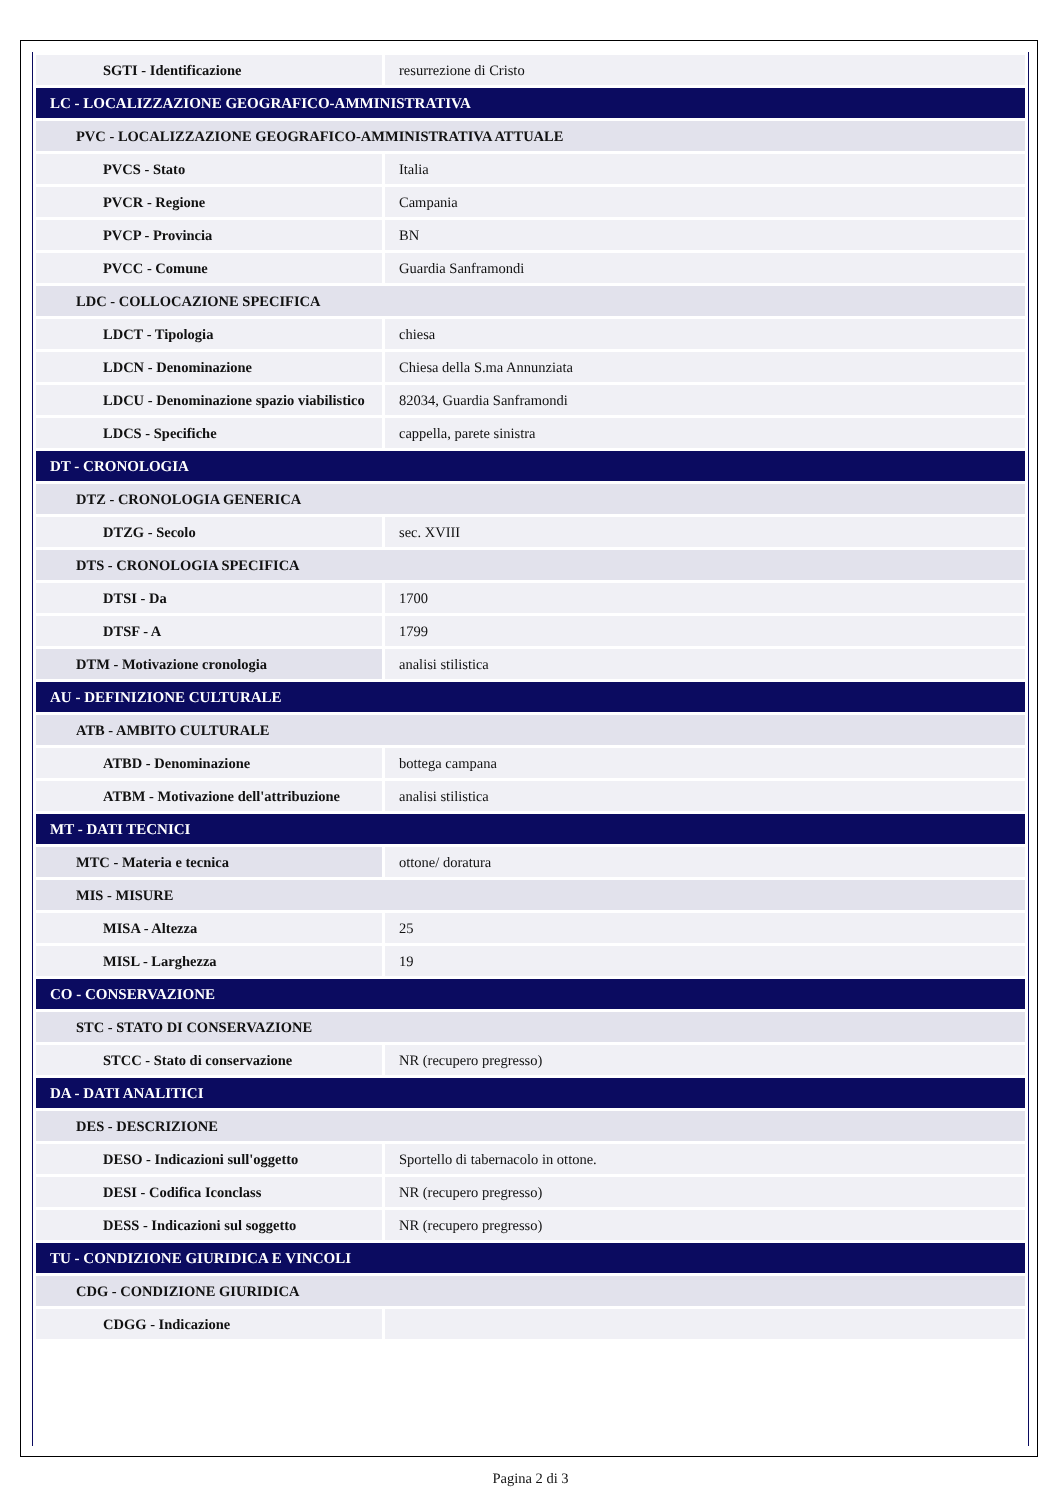| SGTI - Identificazione | resurrezione di Cristo |
| LC - LOCALIZZAZIONE GEOGRAFICO-AMMINISTRATIVA | |
| PVC - LOCALIZZAZIONE GEOGRAFICO-AMMINISTRATIVA ATTUALE | |
| PVCS - Stato | Italia |
| PVCR - Regione | Campania |
| PVCP - Provincia | BN |
| PVCC - Comune | Guardia Sanframondi |
| LDC - COLLOCAZIONE SPECIFICA | |
| LDCT - Tipologia | chiesa |
| LDCN - Denominazione | Chiesa della S.ma Annunziata |
| LDCU - Denominazione spazio viabilistico | 82034, Guardia Sanframondi |
| LDCS - Specifiche | cappella, parete sinistra |
| DT - CRONOLOGIA | |
| DTZ - CRONOLOGIA GENERICA | |
| DTZG - Secolo | sec. XVIII |
| DTS - CRONOLOGIA SPECIFICA | |
| DTSI - Da | 1700 |
| DTSF - A | 1799 |
| DTM - Motivazione cronologia | analisi stilistica |
| AU - DEFINIZIONE CULTURALE | |
| ATB - AMBITO CULTURALE | |
| ATBD - Denominazione | bottega campana |
| ATBM - Motivazione dell'attribuzione | analisi stilistica |
| MT - DATI TECNICI | |
| MTC - Materia e tecnica | ottone/ doratura |
| MIS - MISURE | |
| MISA - Altezza | 25 |
| MISL - Larghezza | 19 |
| CO - CONSERVAZIONE | |
| STC - STATO DI CONSERVAZIONE | |
| STCC - Stato di conservazione | NR (recupero pregresso) |
| DA - DATI ANALITICI | |
| DES - DESCRIZIONE | |
| DESO - Indicazioni sull'oggetto | Sportello di tabernacolo in ottone. |
| DESI - Codifica Iconclass | NR (recupero pregresso) |
| DESS - Indicazioni sul soggetto | NR (recupero pregresso) |
| TU - CONDIZIONE GIURIDICA E VINCOLI | |
| CDG - CONDIZIONE GIURIDICA | |
| CDGG - Indicazione | |
Pagina 2 di 3